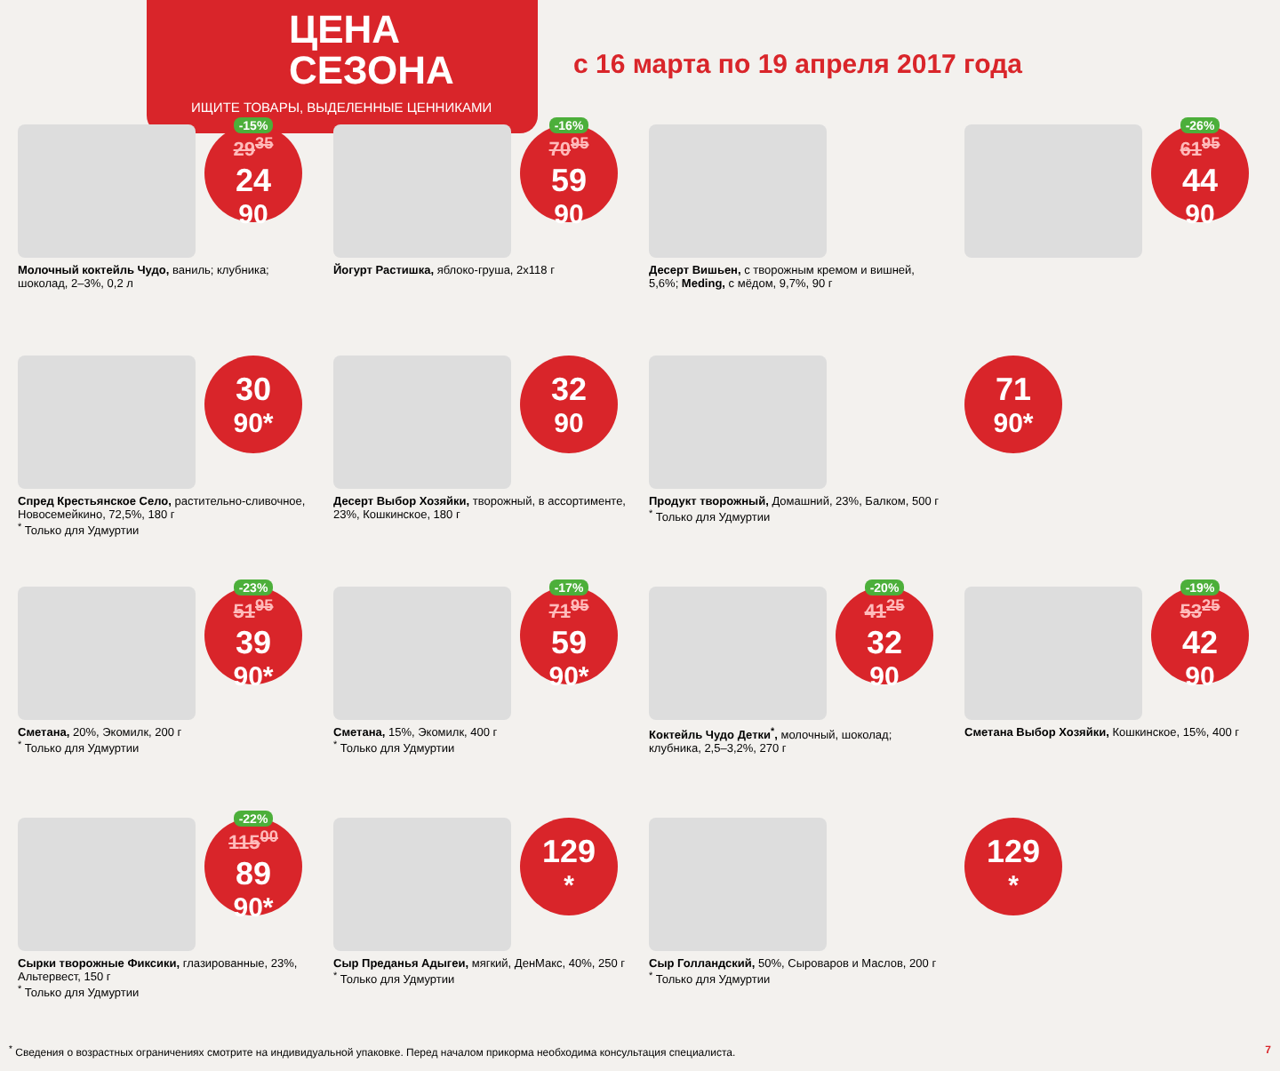ЦЕНА
СЕЗОНА
ИЩИТЕ ТОВАРЫ, ВЫДЕЛЕННЫЕ ЦЕННИКАМИ
с 16 марта по 19 апреля 2017 года
-15%
29<sup>35</sup>
24<sup>90</sup>
Молочный коктейль Чудо, ваниль; клубника; шоколад, 2–3%, 0,2 л
-16%
70<sup>95</sup>
59<sup>90</sup>
Йогурт Растишка, яблоко-груша, 2x118 г
Десерт Вишьен, с творожным кремом и вишней, 5,6%; Meding, с мёдом, 9,7%, 90 г
-26%
61<sup>95</sup>
44<sup>90</sup>
30<sup>90*</sup>
Спред Крестьянское Село, растительно-сливочное, Новосемейкино, 72,5%, 180 г
<sup>*</sup> Только для Удмуртии
32<sup>90</sup>
Десерт Выбор Хозяйки, творожный, в ассортименте, 23%, Кошкинское, 180 г
Продукт творожный, Домашний, 23%, Балком, 500 г
<sup>*</sup> Только для Удмуртии
71<sup>90*</sup>
-23%
51<sup>95</sup>
39<sup>90*</sup>
Сметана, 20%, Экомилк, 200 г
<sup>*</sup> Только для Удмуртии
-17%
71<sup>95</sup>
59<sup>90*</sup>
Сметана, 15%, Экомилк, 400 г
<sup>*</sup> Только для Удмуртии
-20%
41<sup>25</sup>
32<sup>90</sup>
Коктейль Чудо Детки<sup>*</sup>, молочный, шоколад; клубника, 2,5–3,2%, 270 г
-19%
53<sup>25</sup>
42<sup>90</sup>
Сметана Выбор Хозяйки, Кошкинское, 15%, 400 г
-22%
115<sup>00</sup>
89<sup>90*</sup>
Сырки творожные Фиксики, глазированные, 23%, Альтервест, 150 г
<sup>*</sup> Только для Удмуртии
129<sup>*</sup>
Сыр Преданья Адыгеи, мягкий, ДенМакс, 40%, 250 г
<sup>*</sup> Только для Удмуртии
Сыр Голландский, 50%, Сыроваров и Маслов, 200 г
<sup>*</sup> Только для Удмуртии
129<sup>*</sup>
<sup>*</sup> Сведения о возрастных ограничениях смотрите на индивидуальной упаковке. Перед началом прикорма необходима консультация специалиста. 7